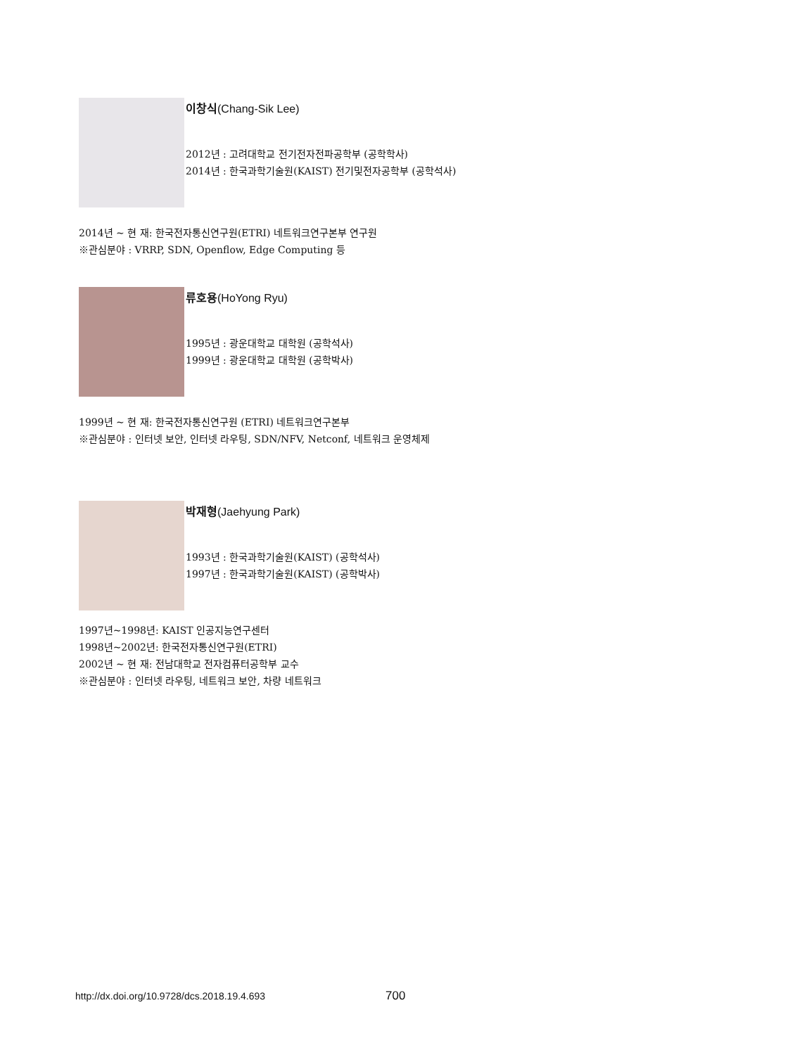이창식(Chang-Sik Lee)
2012년 : 고려대학교 전기전자전파공학부 (공학학사)
2014년 : 한국과학기술원(KAIST) 전기및전자공학부 (공학석사)
2014년 ~ 현 재: 한국전자통신연구원(ETRI) 네트워크연구본부 연구원
※관심분야 : VRRP, SDN, Openflow, Edge Computing 등
류호용(HoYong Ryu)
1995년 : 광운대학교 대학원 (공학석사)
1999년 : 광운대학교 대학원 (공학박사)
1999년 ~ 현 재: 한국전자통신연구원 (ETRI) 네트워크연구본부
※관심분야 : 인터넷 보안, 인터넷 라우팅, SDN/NFV, Netconf, 네트워크 운영체제
박재형(Jaehyung Park)
1993년 : 한국과학기술원(KAIST) (공학석사)
1997년 : 한국과학기술원(KAIST) (공학박사)
1997년~1998년: KAIST 인공지능연구센터
1998년~2002년: 한국전자통신연구원(ETRI)
2002년 ~ 현 재: 전남대학교 전자컴퓨터공학부 교수
※관심분야 : 인터넷 라우팅, 네트워크 보안, 차량 네트워크
http://dx.doi.org/10.9728/dcs.2018.19.4.693
700